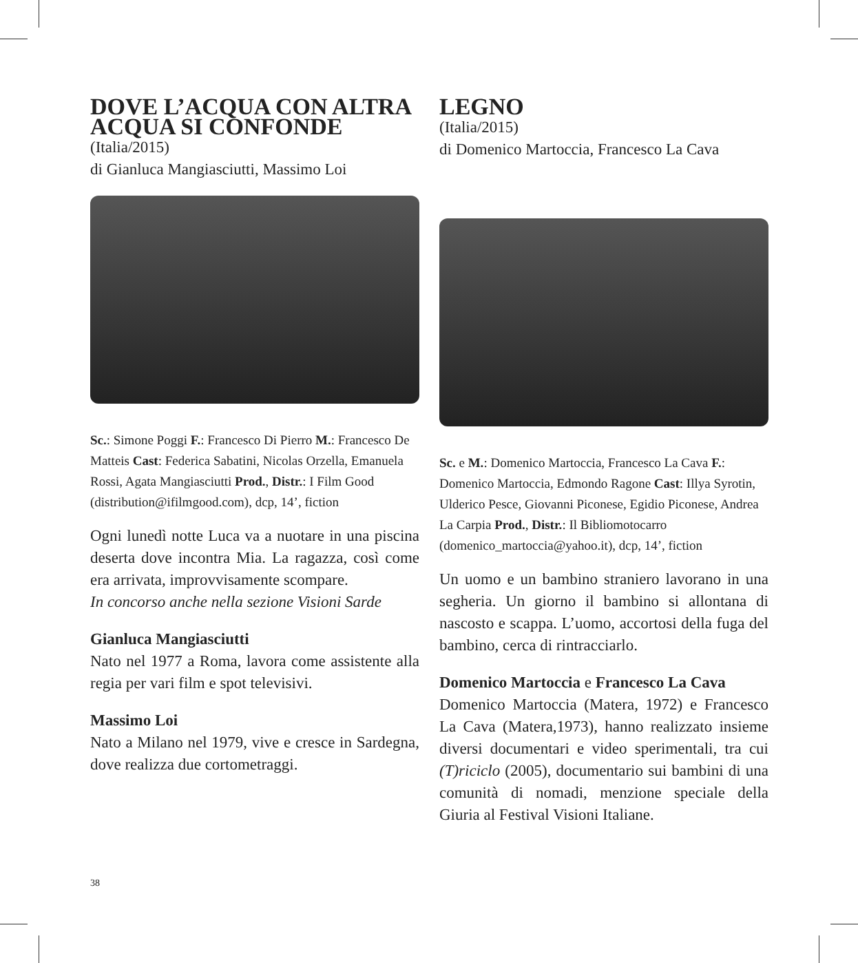DOVE L’ACQUA CON ALTRA ACQUA SI CONFONDE
(Italia/2015)
di Gianluca Mangiasciutti, Massimo Loi
Sc.: Simone Poggi F.: Francesco Di Pierro M.: Francesco De Matteis Cast: Federica Sabatini, Nicolas Orzella, Emanuela Rossi, Agata Mangiasciutti Prod., Distr.: I Film Good (distribution@ifilmgood.com), dcp, 14’, fiction
Ogni lunedì notte Luca va a nuotare in una piscina deserta dove incontra Mia. La ragazza, così come era arrivata, improvvisamente scompare.
In concorso anche nella sezione Visioni Sarde
Gianluca Mangiasciutti
Nato nel 1977 a Roma, lavora come assistente alla regia per vari film e spot televisivi.
Massimo Loi
Nato a Milano nel 1979, vive e cresce in Sardegna, dove realizza due cortometraggi.
LEGNO
(Italia/2015)
di Domenico Martoccia, Francesco La Cava
Sc. e M.: Domenico Martoccia, Francesco La Cava F.: Domenico Martoccia, Edmondo Ragone Cast: Illya Syrotin, Ulderico Pesce, Giovanni Piconese, Egidio Piconese, Andrea La Carpia Prod., Distr.: Il Bibliomotocarro (domenico_martoccia@yahoo.it), dcp, 14’, fiction
Un uomo e un bambino straniero lavorano in una segheria. Un giorno il bambino si allontana di nascosto e scappa. L’uomo, accortosi della fuga del bambino, cerca di rintracciarlo.
Domenico Martoccia e Francesco La Cava
Domenico Martoccia (Matera, 1972) e Francesco La Cava (Matera,1973), hanno realizzato insieme diversi documentari e video sperimentali, tra cui (T)riciclo (2005), documentario sui bambini di una comunità di nomadi, menzione speciale della Giuria al Festival Visioni Italiane.
38